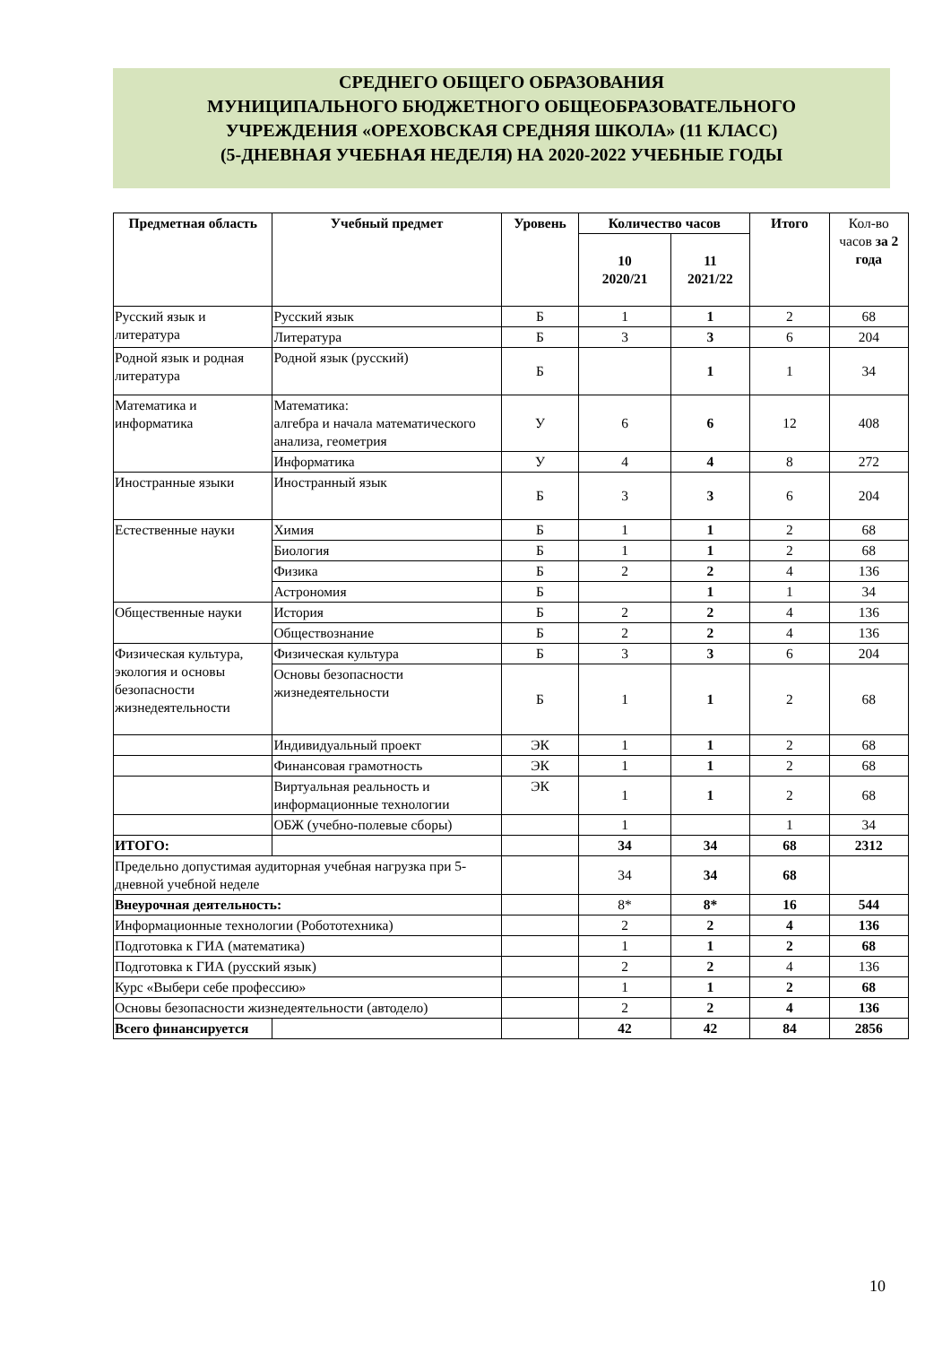СРЕДНЕГО ОБЩЕГО ОБРАЗОВАНИЯ
МУНИЦИПАЛЬНОГО БЮДЖЕТНОГО ОБЩЕОБРАЗОВАТЕЛЬНОГО
УЧРЕЖДЕНИЯ «ОРЕХОВСКАЯ СРЕДНЯЯ ШКОЛА» (11 КЛАСС)
(5-ДНЕВНАЯ УЧЕБНАЯ НЕДЕЛЯ) НА 2020-2022 УЧЕБНЫЕ ГОДЫ
| Предметная область | Учебный предмет | Уровень | Количество часов | | Итого | Кол-во часов за 2 года |
| --- | --- | --- | --- | --- | --- | --- |
| | | | 10 2020/21 | 11 2021/22 | | |
| Русский язык и литература | Русский язык | Б | 1 | 1 | 2 | 68 |
| | Литература | Б | 3 | 3 | 6 | 204 |
| Родной язык и родная литература | Родной язык (русский) | Б | | 1 | 1 | 34 |
| Математика и информатика | Математика: алгебра и начала математического анализа, геометрия | У | 6 | 6 | 12 | 408 |
| | Информатика | У | 4 | 4 | 8 | 272 |
| Иностранные языки | Иностранный язык | Б | 3 | 3 | 6 | 204 |
| Естественные науки | Химия | Б | 1 | 1 | 2 | 68 |
| | Биология | Б | 1 | 1 | 2 | 68 |
| | Физика | Б | 2 | 2 | 4 | 136 |
| | Астрономия | Б | | 1 | 1 | 34 |
| Общественные науки | История | Б | 2 | 2 | 4 | 136 |
| | Обществознание | Б | 2 | 2 | 4 | 136 |
| Физическая культура, экология и основы безопасности жизнедеятельности | Физическая культура | Б | 3 | 3 | 6 | 204 |
| | Основы безопасности жизнедеятельности | Б | 1 | 1 | 2 | 68 |
| | Индивидуальный проект | ЭК | 1 | 1 | 2 | 68 |
| | Финансовая грамотность | ЭК | 1 | 1 | 2 | 68 |
| | Виртуальная реальность и информационные технологии | ЭК | 1 | 1 | 2 | 68 |
| | ОБЖ (учебно-полевые сборы) | | 1 | | 1 | 34 |
| ИТОГО: | | | 34 | 34 | 68 | 2312 |
| Предельно допустимая аудиторная учебная нагрузка при 5-дневной учебной неделе | | | 34 | 34 | 68 | |
| Внеурочная деятельность: | | | 8* | 8* | 16 | 544 |
| Информационные технологии (Робототехника) | | | 2 | 2 | 4 | 136 |
| Подготовка к ГИА (математика) | | | 1 | 1 | 2 | 68 |
| Подготовка к ГИА (русский язык) | | | 2 | 2 | 4 | 136 |
| Курс «Выбери себе профессию» | | | 1 | 1 | 2 | 68 |
| Основы безопасности жизнедеятельности (автодело) | | | 2 | 2 | 4 | 136 |
| Всего финансируется | | | 42 | 42 | 84 | 2856 |
10